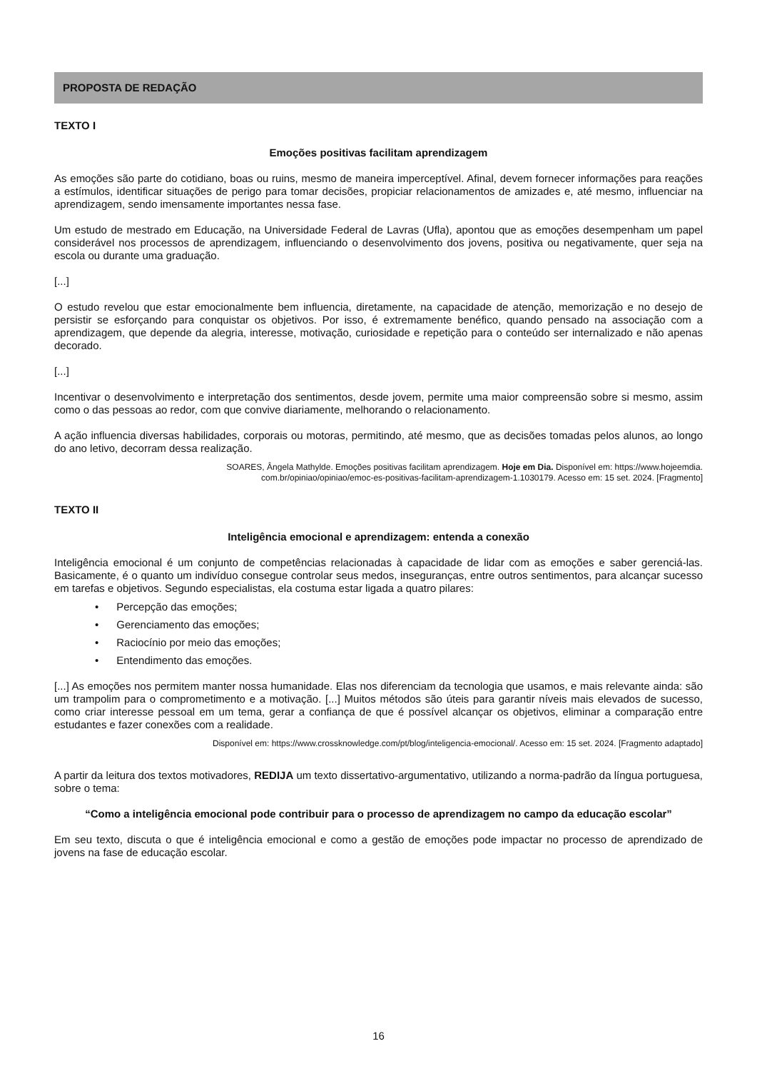PROPOSTA DE REDAÇÃO
TEXTO I
Emoções positivas facilitam aprendizagem
As emoções são parte do cotidiano, boas ou ruins, mesmo de maneira imperceptível. Afinal, devem fornecer informações para reações a estímulos, identificar situações de perigo para tomar decisões, propiciar relacionamentos de amizades e, até mesmo, influenciar na aprendizagem, sendo imensamente importantes nessa fase.
Um estudo de mestrado em Educação, na Universidade Federal de Lavras (Ufla), apontou que as emoções desempenham um papel considerável nos processos de aprendizagem, influenciando o desenvolvimento dos jovens, positiva ou negativamente, quer seja na escola ou durante uma graduação.
[...]
O estudo revelou que estar emocionalmente bem influencia, diretamente, na capacidade de atenção, memorização e no desejo de persistir se esforçando para conquistar os objetivos. Por isso, é extremamente benéfico, quando pensado na associação com a aprendizagem, que depende da alegria, interesse, motivação, curiosidade e repetição para o conteúdo ser internalizado e não apenas decorado.
[...]
Incentivar o desenvolvimento e interpretação dos sentimentos, desde jovem, permite uma maior compreensão sobre si mesmo, assim como o das pessoas ao redor, com que convive diariamente, melhorando o relacionamento.
A ação influencia diversas habilidades, corporais ou motoras, permitindo, até mesmo, que as decisões tomadas pelos alunos, ao longo do ano letivo, decorram dessa realização.
SOARES, Ângela Mathylde. Emoções positivas facilitam aprendizagem. Hoje em Dia. Disponível em: https://www.hojeemdia.
com.br/opiniao/opiniao/emoc-es-positivas-facilitam-aprendizagem-1.1030179. Acesso em: 15 set. 2024. [Fragmento]
TEXTO II
Inteligência emocional e aprendizagem: entenda a conexão
Inteligência emocional é um conjunto de competências relacionadas à capacidade de lidar com as emoções e saber gerenciá-las. Basicamente, é o quanto um indivíduo consegue controlar seus medos, inseguranças, entre outros sentimentos, para alcançar sucesso em tarefas e objetivos. Segundo especialistas, ela costuma estar ligada a quatro pilares:
• Percepção das emoções;
• Gerenciamento das emoções;
• Raciocínio por meio das emoções;
• Entendimento das emoções.
[...] As emoções nos permitem manter nossa humanidade. Elas nos diferenciam da tecnologia que usamos, e mais relevante ainda: são um trampolim para o comprometimento e a motivação. [...] Muitos métodos são úteis para garantir níveis mais elevados de sucesso, como criar interesse pessoal em um tema, gerar a confiança de que é possível alcançar os objetivos, eliminar a comparação entre estudantes e fazer conexões com a realidade.
Disponível em: https://www.crossknowledge.com/pt/blog/inteligencia-emocional/. Acesso em: 15 set. 2024. [Fragmento adaptado]
A partir da leitura dos textos motivadores, REDIJA um texto dissertativo-argumentativo, utilizando a norma-padrão da língua portuguesa, sobre o tema:
“Como a inteligência emocional pode contribuir para o processo de aprendizagem no campo da educação escolar”
Em seu texto, discuta o que é inteligência emocional e como a gestão de emoções pode impactar no processo de aprendizado de jovens na fase de educação escolar.
16